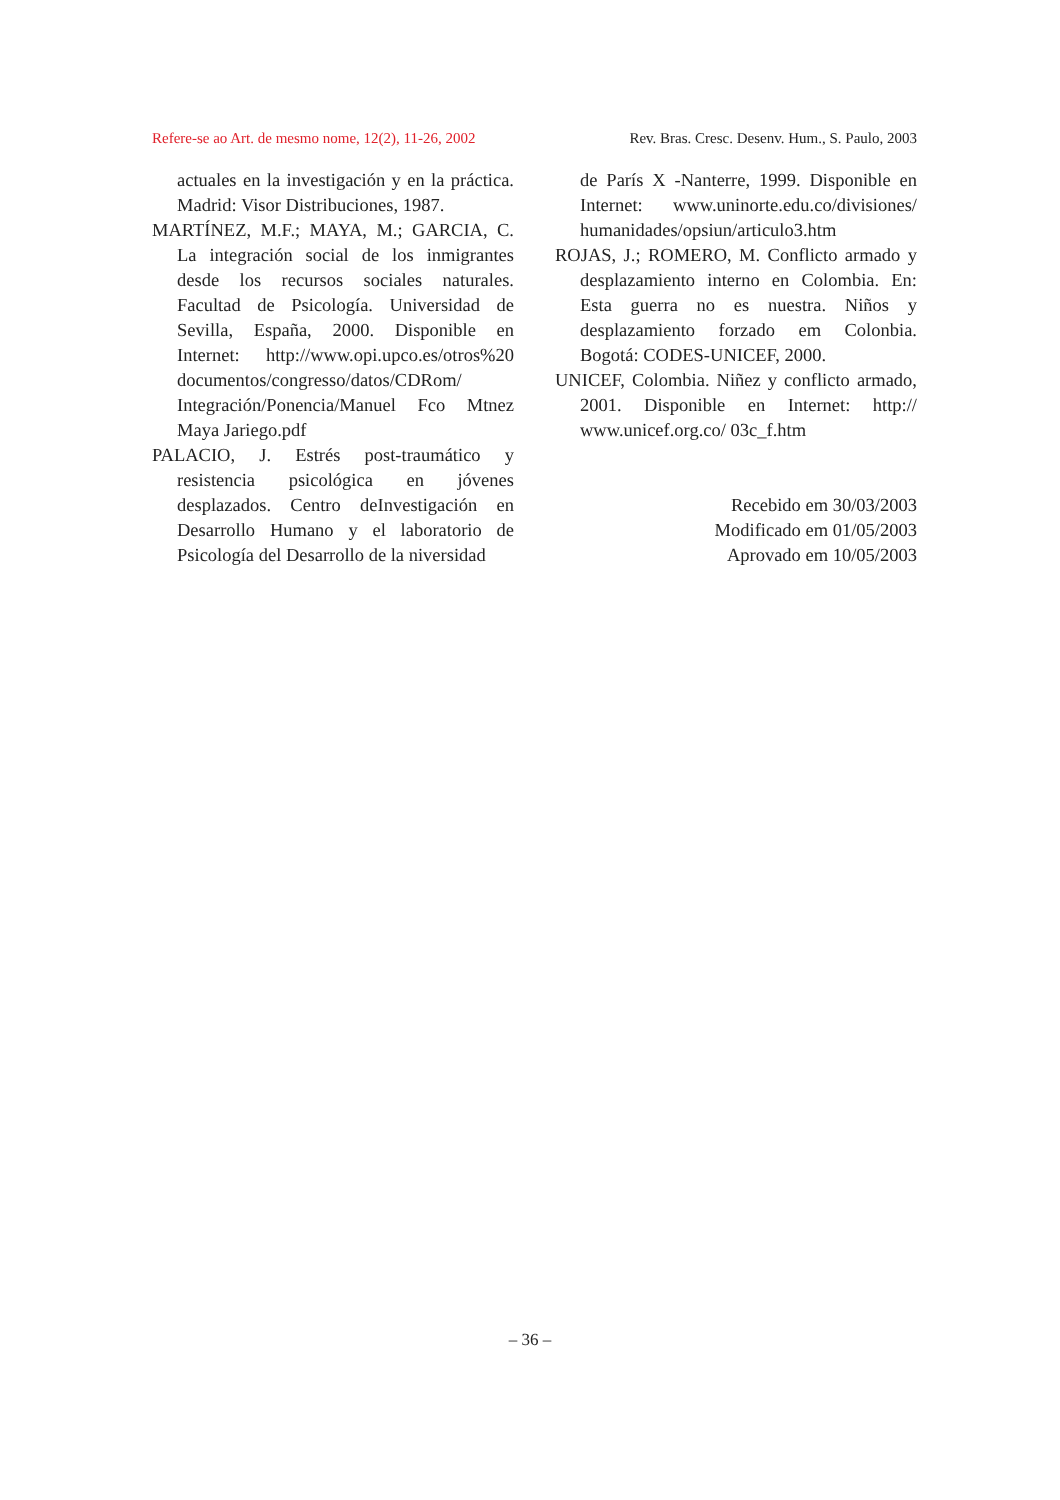Refere-se ao Art. de mesmo nome, 12(2), 11-26, 2002 Rev. Bras. Cresc. Desenv. Hum., S. Paulo, 2003
actuales en la investigación y en la práctica. Madrid: Visor Distribuciones, 1987.
MARTÍNEZ, M.F.; MAYA, M.; GARCIA, C. La integración social de los inmigrantes desde los recursos sociales naturales. Facultad de Psicología. Universidad de Sevilla, España, 2000. Disponible en Internet: http://www.opi.upco.es/otros%20 documentos/congresso/datos/CDRom/ Integración/Ponencia/Manuel Fco Mtnez Maya Jariego.pdf
PALACIO, J. Estrés post-traumático y resistencia psicológica en jóvenes desplazados. Centro deInvestigación en Desarrollo Humano y el laboratorio de Psicología del Desarrollo de la niversidad
de París X -Nanterre, 1999. Disponible en Internet: www.uninorte.edu.co/divisiones/ humanidades/opsiun/articulo3.htm
ROJAS, J.; ROMERO, M. Conflicto armado y desplazamiento interno en Colombia. En: Esta guerra no es nuestra. Niños y desplazamiento forzado em Colonbia. Bogotá: CODES-UNICEF, 2000.
UNICEF, Colombia. Niñez y conflicto armado, 2001. Disponible en Internet: http:// www.unicef.org.co/ 03c_f.htm
Recebido em 30/03/2003
Modificado em 01/05/2003
Aprovado em 10/05/2003
– 36 –